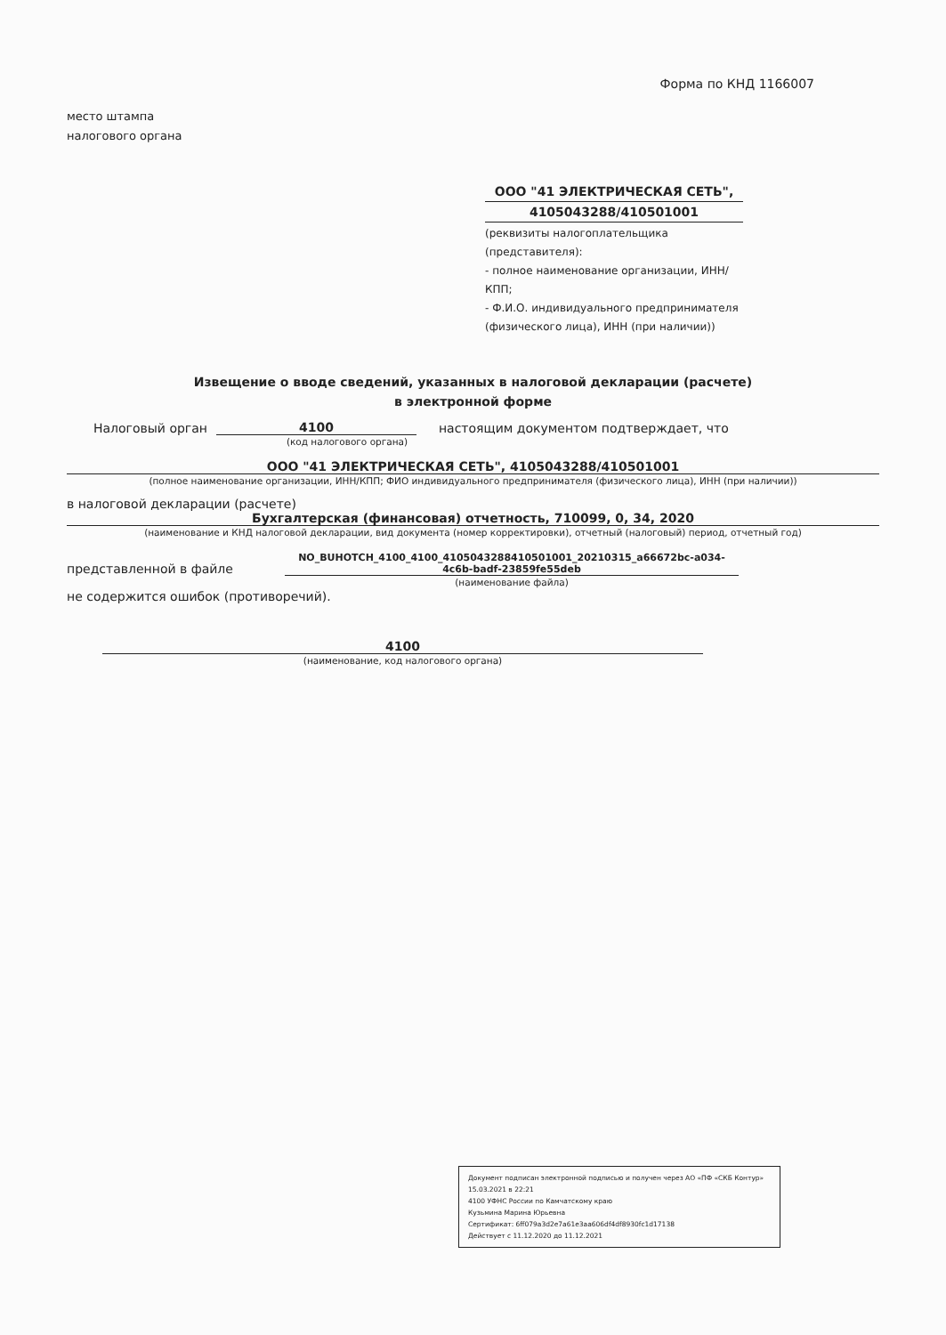Форма по КНД 1166007
место штампа
налогового органа
ООО "41 ЭЛЕКТРИЧЕСКАЯ СЕТЬ",
4105043288/410501001
(реквизиты налогоплательщика (представителя):
- полное наименование организации, ИНН/КПП;
- Ф.И.О. индивидуального предпринимателя (физического лица), ИНН (при наличии))
Извещение о вводе сведений, указанных в налоговой декларации (расчете)
в электронной форме
Налоговый орган 4100 настоящим документом подтверждает, что
(код налогового органа)
ООО "41 ЭЛЕКТРИЧЕСКАЯ СЕТЬ", 4105043288/410501001
(полное наименование организации, ИНН/КПП; ФИО индивидуального предпринимателя (физического лица), ИНН (при наличии))
в налоговой декларации (расчете)
Бухгалтерская (финансовая) отчетность, 710099, 0, 34, 2020
(наименование и КНД налоговой декларации, вид документа (номер корректировки), отчетный (налоговый) период, отчетный год)
представленной в файле NO_BUHOTCH_4100_4100_4105043288410501001_20210315_a66672bc-a034-4c6b-badf-23859fe55deb
(наименование файла)
не содержится ошибок (противоречий).
4100
(наименование, код налогового органа)
Документ подписан электронной подписью и получен через АО «ПФ «СКБ Контур» 15.03.2021 в 22:21
4100 УФНС России по Камчатскому краю
Кузьмина Марина Юрьевна
Сертификат: 6ff079a3d2e7a61e3aa606df4df8930fc1d17138
Действует с 11.12.2020 до 11.12.2021